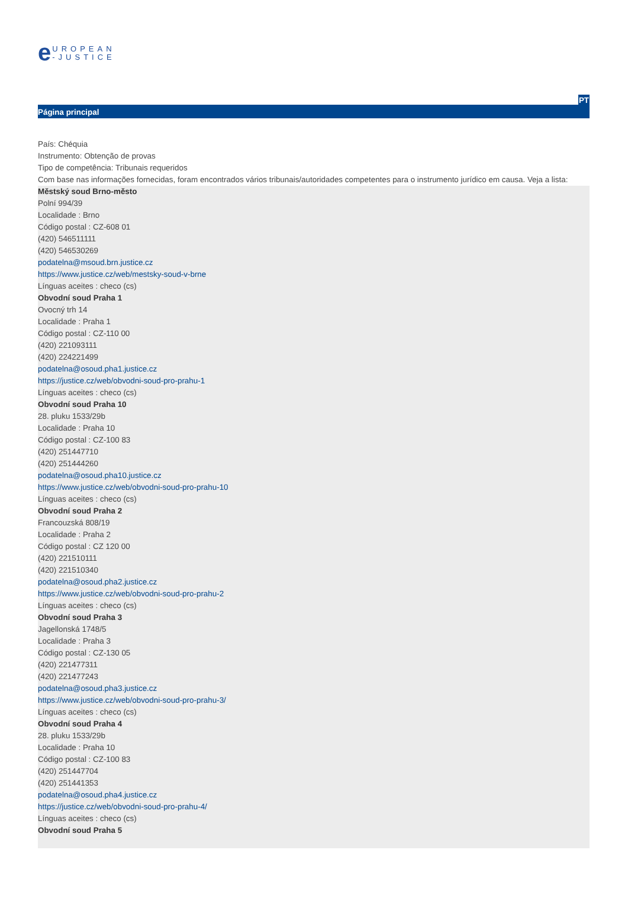e
UROPEAN
-JUSTICE
PT
Página principal
País: Chéquia
Instrumento: Obtenção de provas
Tipo de competência: Tribunais requeridos
Com base nas informações fornecidas, foram encontrados vários tribunais/autoridades competentes para o instrumento jurídico em causa. Veja a lista:
Městský soud Brno-město
Polní 994/39
Localidade : Brno
Código postal : CZ-608 01
(420) 546511111
(420) 546530269
podatelna@msoud.brn.justice.cz
https://www.justice.cz/web/mestsky-soud-v-brne
Línguas aceites : checo (cs)
Obvodní soud Praha 1
Ovocný trh 14
Localidade : Praha 1
Código postal : CZ-110 00
(420) 221093111
(420) 224221499
podatelna@osoud.pha1.justice.cz
https://justice.cz/web/obvodni-soud-pro-prahu-1
Línguas aceites : checo (cs)
Obvodní soud Praha 10
28. pluku 1533/29b
Localidade : Praha 10
Código postal : CZ-100 83
(420) 251447710
(420) 251444260
podatelna@osoud.pha10.justice.cz
https://www.justice.cz/web/obvodni-soud-pro-prahu-10
Línguas aceites : checo (cs)
Obvodní soud Praha 2
Francouzská 808/19
Localidade : Praha 2
Código postal : CZ 120 00
(420) 221510111
(420) 221510340
podatelna@osoud.pha2.justice.cz
https://www.justice.cz/web/obvodni-soud-pro-prahu-2
Línguas aceites : checo (cs)
Obvodní soud Praha 3
Jagellonská 1748/5
Localidade : Praha 3
Código postal : CZ-130 05
(420) 221477311
(420) 221477243
podatelna@osoud.pha3.justice.cz
https://www.justice.cz/web/obvodni-soud-pro-prahu-3/
Línguas aceites : checo (cs)
Obvodní soud Praha 4
28. pluku 1533/29b
Localidade : Praha 10
Código postal : CZ-100 83
(420) 251447704
(420) 251441353
podatelna@osoud.pha4.justice.cz
https://justice.cz/web/obvodni-soud-pro-prahu-4/
Línguas aceites : checo (cs)
Obvodní soud Praha 5